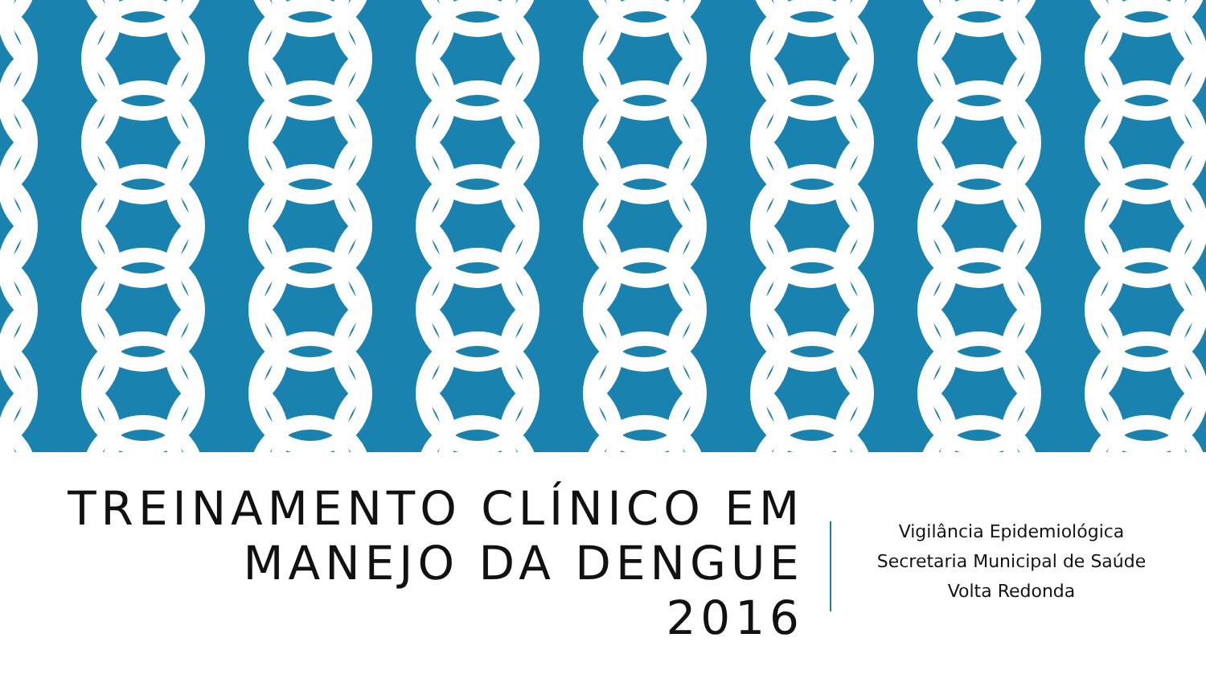TREINAMENTO CLÍNICO EM MANEJO DA DENGUE
2016
Vigilância Epidemiológica
Secretaria Municipal de Saúde
Volta Redonda